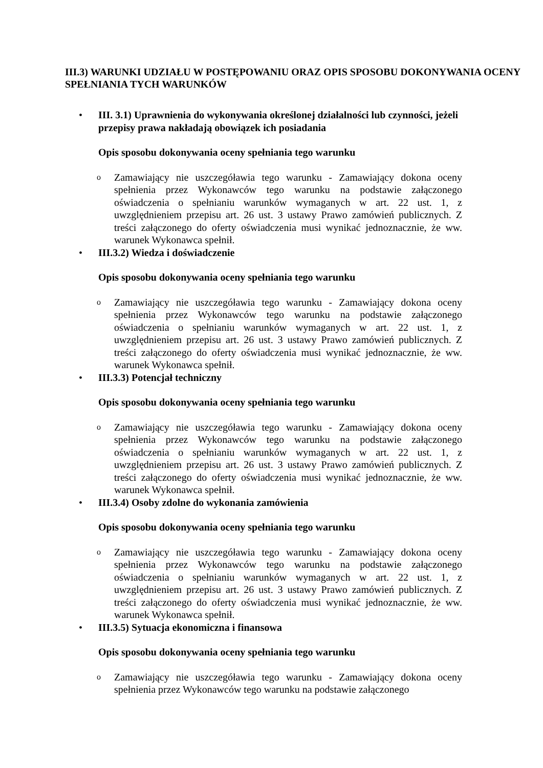III.3) WARUNKI UDZIAŁU W POSTĘPOWANIU ORAZ OPIS SPOSOBU DOKONYWANIA OCENY SPEŁNIANIA TYCH WARUNKÓW
• III. 3.1) Uprawnienia do wykonywania określonej działalności lub czynności, jeżeli przepisy prawa nakładają obowiązek ich posiadania
Opis sposobu dokonywania oceny spełniania tego warunku
o
Zamawiający nie uszczegóławia tego warunku - Zamawiający dokona oceny spełnienia przez Wykonawców tego warunku na podstawie załączonego oświadczenia o spełnianiu warunków wymaganych w art. 22 ust. 1, z uwzględnieniem przepisu art. 26 ust. 3 ustawy Prawo zamówień publicznych. Z treści załączonego do oferty oświadczenia musi wynikać jednoznacznie, że ww. warunek Wykonawca spełnił.
• III.3.2) Wiedza i doświadczenie
Opis sposobu dokonywania oceny spełniania tego warunku
o
Zamawiający nie uszczegóławia tego warunku - Zamawiający dokona oceny spełnienia przez Wykonawców tego warunku na podstawie załączonego oświadczenia o spełnianiu warunków wymaganych w art. 22 ust. 1, z uwzględnieniem przepisu art. 26 ust. 3 ustawy Prawo zamówień publicznych. Z treści załączonego do oferty oświadczenia musi wynikać jednoznacznie, że ww. warunek Wykonawca spełnił.
• III.3.3) Potencjał techniczny
Opis sposobu dokonywania oceny spełniania tego warunku
o
Zamawiający nie uszczegóławia tego warunku - Zamawiający dokona oceny spełnienia przez Wykonawców tego warunku na podstawie załączonego oświadczenia o spełnianiu warunków wymaganych w art. 22 ust. 1, z uwzględnieniem przepisu art. 26 ust. 3 ustawy Prawo zamówień publicznych. Z treści załączonego do oferty oświadczenia musi wynikać jednoznacznie, że ww. warunek Wykonawca spełnił.
• III.3.4) Osoby zdolne do wykonania zamówienia
Opis sposobu dokonywania oceny spełniania tego warunku
o
Zamawiający nie uszczegóławia tego warunku - Zamawiający dokona oceny spełnienia przez Wykonawców tego warunku na podstawie załączonego oświadczenia o spełnianiu warunków wymaganych w art. 22 ust. 1, z uwzględnieniem przepisu art. 26 ust. 3 ustawy Prawo zamówień publicznych. Z treści załączonego do oferty oświadczenia musi wynikać jednoznacznie, że ww. warunek Wykonawca spełnił.
• III.3.5) Sytuacja ekonomiczna i finansowa
Opis sposobu dokonywania oceny spełniania tego warunku
o
Zamawiający nie uszczegóławia tego warunku - Zamawiający dokona oceny spełnienia przez Wykonawców tego warunku na podstawie załączonego